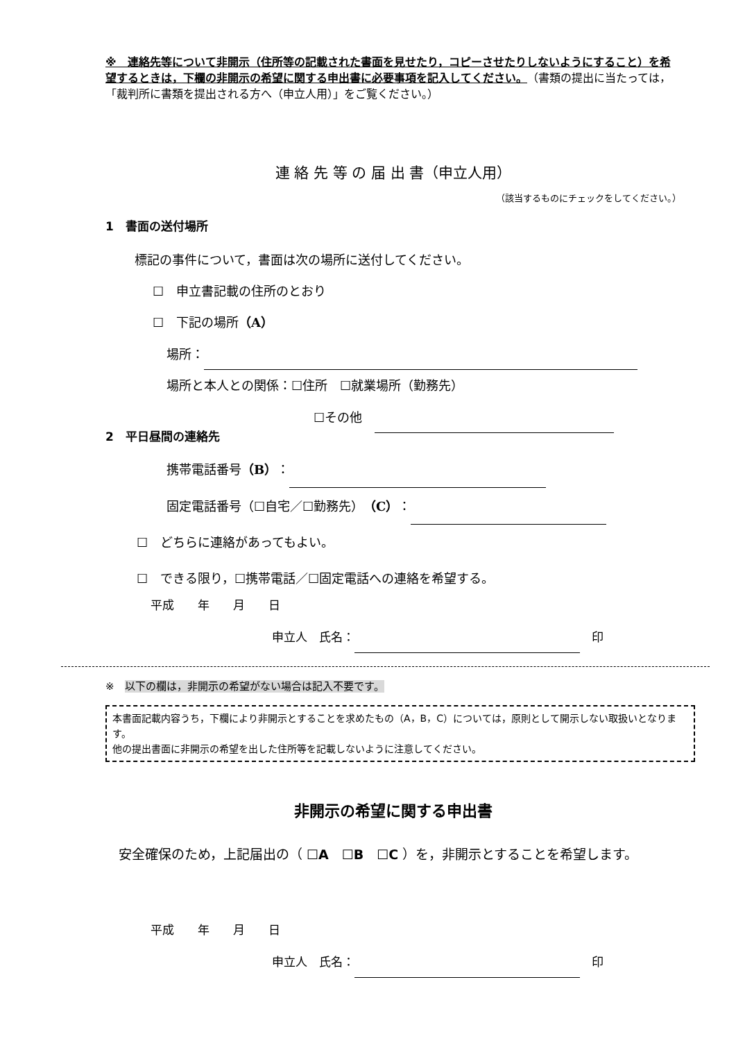※　連絡先等について非開示（住所等の記載された書面を見せたり，コピーさせたりしないようにすること）を希望するときは，下欄の非開示の希望に関する申出書に必要事項を記入してください。（書類の提出に当たっては，「裁判所に書類を提出される方へ（申立人用）」をご覧ください。）
連 絡 先 等 の 届 出 書（申立人用）
（該当するものにチェックをしてください。）
1　書面の送付場所
標記の事件について，書面は次の場所に送付してください。
☐　申立書記載の住所のとおり
☐　下記の場所（A）
場所：
場所と本人との関係：☐住所　☐就業場所（勤務先）
☐その他　
2　平日昼間の連絡先
携帯電話番号（B）：
固定電話番号（☐自宅／☐勤務先）（C）：
☐　どちらに連絡があってもよい。
☐　できる限り，☐携帯電話／☐固定電話への連絡を希望する。
平成　　年　　月　　日
申立人　氏名： 　印
※　以下の欄は，非開示の希望がない場合は記入不要です。
本書面記載内容うち，下欄により非開示とすることを求めたもの（A，B，C）については，原則として開示しない取扱いとなります。
他の提出書面に非開示の希望を出した住所等を記載しないように注意してください。
非開示の希望に関する申出書
　安全確保のため，上記届出の（ ☐A　☐B　☐C ）を，非開示とすることを希望します。
平成　　年　　月　　日
申立人　氏名： 　印